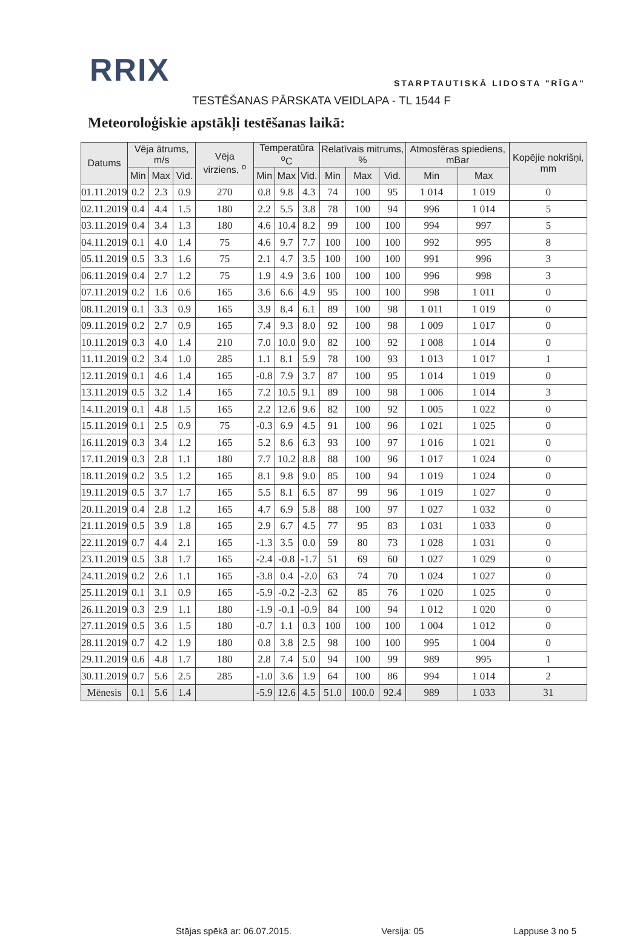RRIX
STARPTAUTISKĀ LIDOSTA "RĪGA"
TESTĒŠANAS PĀRSKATA VEIDLAPA - TL 1544 F
Meteoroloģiskie apstākļi testēšanas laikā:
| Datums | Vēja ātrums, m/s | | | Vēja virziens, <sup>o</sup> | Temperatūra <sup>o</sup>C | | | Relatīvais mitrums, % | | | Atmosfēras spiediens, mBar | | Kopējie nokrišņi, mm |
| --- | --- | --- | --- | --- | --- | --- | --- | --- | --- | --- | --- | --- | --- |
| | Min | Max | Vid. | | Min | Max | Vid. | Min | Max | Vid. | Min | Max | |
| 01.11.2019 | 0.2 | 2.3 | 0.9 | 270 | 0.8 | 9.8 | 4.3 | 74 | 100 | 95 | 1 014 | 1 019 | 0 |
| 02.11.2019 | 0.4 | 4.4 | 1.5 | 180 | 2.2 | 5.5 | 3.8 | 78 | 100 | 94 | 996 | 1 014 | 5 |
| 03.11.2019 | 0.4 | 3.4 | 1.3 | 180 | 4.6 | 10.4 | 8.2 | 99 | 100 | 100 | 994 | 997 | 5 |
| 04.11.2019 | 0.1 | 4.0 | 1.4 | 75 | 4.6 | 9.7 | 7.7 | 100 | 100 | 100 | 992 | 995 | 8 |
| 05.11.2019 | 0.5 | 3.3 | 1.6 | 75 | 2.1 | 4.7 | 3.5 | 100 | 100 | 100 | 991 | 996 | 3 |
| 06.11.2019 | 0.4 | 2.7 | 1.2 | 75 | 1.9 | 4.9 | 3.6 | 100 | 100 | 100 | 996 | 998 | 3 |
| 07.11.2019 | 0.2 | 1.6 | 0.6 | 165 | 3.6 | 6.6 | 4.9 | 95 | 100 | 100 | 998 | 1 011 | 0 |
| 08.11.2019 | 0.1 | 3.3 | 0.9 | 165 | 3.9 | 8.4 | 6.1 | 89 | 100 | 98 | 1 011 | 1 019 | 0 |
| 09.11.2019 | 0.2 | 2.7 | 0.9 | 165 | 7.4 | 9.3 | 8.0 | 92 | 100 | 98 | 1 009 | 1 017 | 0 |
| 10.11.2019 | 0.3 | 4.0 | 1.4 | 210 | 7.0 | 10.0 | 9.0 | 82 | 100 | 92 | 1 008 | 1 014 | 0 |
| 11.11.2019 | 0.2 | 3.4 | 1.0 | 285 | 1.1 | 8.1 | 5.9 | 78 | 100 | 93 | 1 013 | 1 017 | 1 |
| 12.11.2019 | 0.1 | 4.6 | 1.4 | 165 | -0.8 | 7.9 | 3.7 | 87 | 100 | 95 | 1 014 | 1 019 | 0 |
| 13.11.2019 | 0.5 | 3.2 | 1.4 | 165 | 7.2 | 10.5 | 9.1 | 89 | 100 | 98 | 1 006 | 1 014 | 3 |
| 14.11.2019 | 0.1 | 4.8 | 1.5 | 165 | 2.2 | 12.6 | 9.6 | 82 | 100 | 92 | 1 005 | 1 022 | 0 |
| 15.11.2019 | 0.1 | 2.5 | 0.9 | 75 | -0.3 | 6.9 | 4.5 | 91 | 100 | 96 | 1 021 | 1 025 | 0 |
| 16.11.2019 | 0.3 | 3.4 | 1.2 | 165 | 5.2 | 8.6 | 6.3 | 93 | 100 | 97 | 1 016 | 1 021 | 0 |
| 17.11.2019 | 0.3 | 2.8 | 1.1 | 180 | 7.7 | 10.2 | 8.8 | 88 | 100 | 96 | 1 017 | 1 024 | 0 |
| 18.11.2019 | 0.2 | 3.5 | 1.2 | 165 | 8.1 | 9.8 | 9.0 | 85 | 100 | 94 | 1 019 | 1 024 | 0 |
| 19.11.2019 | 0.5 | 3.7 | 1.7 | 165 | 5.5 | 8.1 | 6.5 | 87 | 99 | 96 | 1 019 | 1 027 | 0 |
| 20.11.2019 | 0.4 | 2.8 | 1.2 | 165 | 4.7 | 6.9 | 5.8 | 88 | 100 | 97 | 1 027 | 1 032 | 0 |
| 21.11.2019 | 0.5 | 3.9 | 1.8 | 165 | 2.9 | 6.7 | 4.5 | 77 | 95 | 83 | 1 031 | 1 033 | 0 |
| 22.11.2019 | 0.7 | 4.4 | 2.1 | 165 | -1.3 | 3.5 | 0.0 | 59 | 80 | 73 | 1 028 | 1 031 | 0 |
| 23.11.2019 | 0.5 | 3.8 | 1.7 | 165 | -2.4 | -0.8 | -1.7 | 51 | 69 | 60 | 1 027 | 1 029 | 0 |
| 24.11.2019 | 0.2 | 2.6 | 1.1 | 165 | -3.8 | 0.4 | -2.0 | 63 | 74 | 70 | 1 024 | 1 027 | 0 |
| 25.11.2019 | 0.1 | 3.1 | 0.9 | 165 | -5.9 | -0.2 | -2.3 | 62 | 85 | 76 | 1 020 | 1 025 | 0 |
| 26.11.2019 | 0.3 | 2.9 | 1.1 | 180 | -1.9 | -0.1 | -0.9 | 84 | 100 | 94 | 1 012 | 1 020 | 0 |
| 27.11.2019 | 0.5 | 3.6 | 1.5 | 180 | -0.7 | 1.1 | 0.3 | 100 | 100 | 100 | 1 004 | 1 012 | 0 |
| 28.11.2019 | 0.7 | 4.2 | 1.9 | 180 | 0.8 | 3.8 | 2.5 | 98 | 100 | 100 | 995 | 1 004 | 0 |
| 29.11.2019 | 0.6 | 4.8 | 1.7 | 180 | 2.8 | 7.4 | 5.0 | 94 | 100 | 99 | 989 | 995 | 1 |
| 30.11.2019 | 0.7 | 5.6 | 2.5 | 285 | -1.0 | 3.6 | 1.9 | 64 | 100 | 86 | 994 | 1 014 | 2 |
| Mēnesis | 0.1 | 5.6 | 1.4 | | -5.9 | 12.6 | 4.5 | 51.0 | 100.0 | 92.4 | 989 | 1 033 | 31 |
Stājas spēkā ar: 06.07.2015. Versija: 05 Lappuse 3 no 5